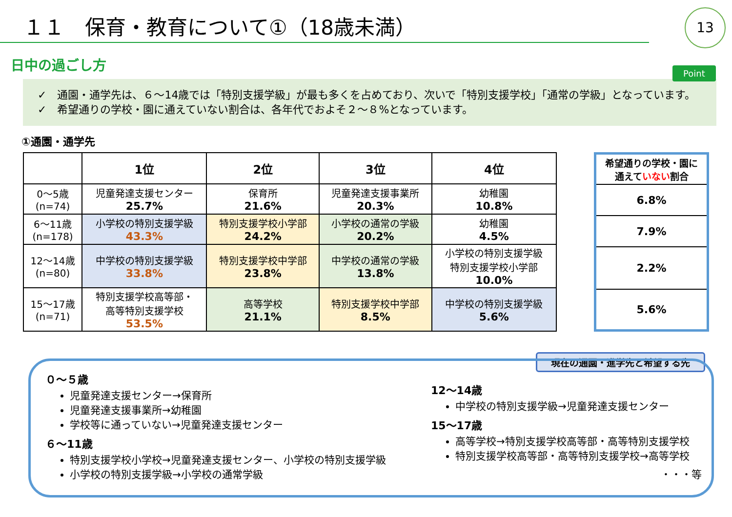１１　保育・教育について①（18歳未満）
13
日中の過ごし方
Point
✓　通園・通学先は、６～14歳では「特別支援学級」が最も多くを占めており、次いで「特別支援学校」「通常の学級」となっています。
✓　希望通りの学校・園に通えていない割合は、各年代でおよそ２～８%となっています。
①通園・通学先
| | 1位 | 2位 | 3位 | 4位 |
| --- | --- | --- | --- | --- |
| 0～5歳 (n=74) | 児童発達支援センター 25.7% | 保育所 21.6% | 児童発達支援事業所 20.3% | 幼稚園 10.8% |
| 6～11歳 (n=178) | 小学校の特別支援学級 43.3% | 特別支援学校小学部 24.2% | 小学校の通常の学級 20.2% | 幼稚園 4.5% |
| 12～14歳 (n=80) | 中学校の特別支援学級 33.8% | 特別支援学校中学部 23.8% | 中学校の通常の学級 13.8% | 小学校の特別支援学級 特別支援学校小学部 10.0% |
| 15～17歳 (n=71) | 特別支援学校高等部・ 高等特別支援学校 53.5% | 高等学校 21.1% | 特別支援学校中学部 8.5% | 中学校の特別支援学級 5.6% |
| 希望通りの学校・園に 通えて いない 割合 |
| 6.8% |
| 7.9% |
| 2.2% |
| 5.6% |
現在の通園・進学先と希望する先
０～５歳
児童発達支援センター→保育所
児童発達支援事業所→幼稚園
学校等に通っていない→児童発達支援センター
６～11歳
特別支援学校小学校→児童発達支援センター、小学校の特別支援学級
小学校の特別支援学級→小学校の通常学級
12～14歳
中学校の特別支援学級→児童発達支援センター
15～17歳
高等学校→特別支援学校高等部・高等特別支援学校
特別支援学校高等部・高等特別支援学校→高等学校
・・・等